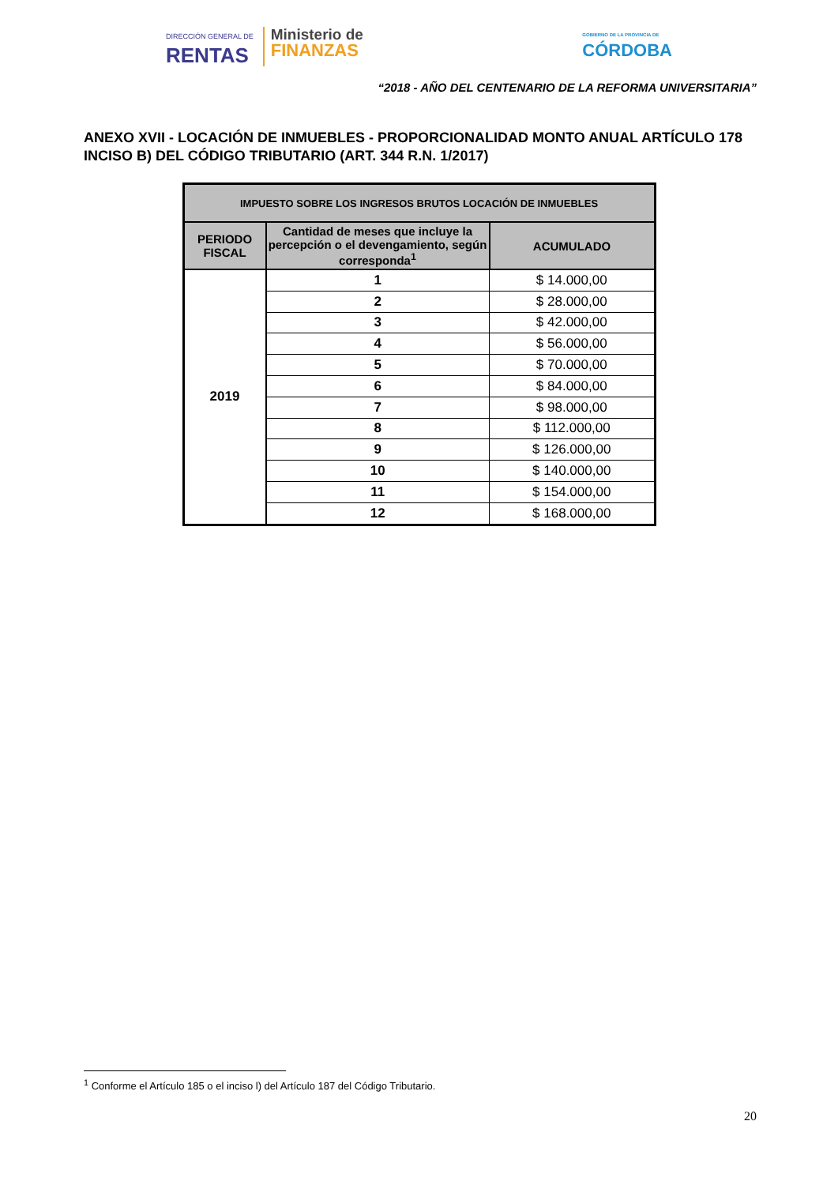DIRECCIÓN GENERAL DE
RENTAS
Ministerio de
FINANZAS
GOBIERNO DE LA PROVINCIA DE
CÓRDOBA
“2018 - AÑO DEL CENTENARIO DE LA REFORMA UNIVERSITARIA”
ANEXO XVII - LOCACIÓN DE INMUEBLES - PROPORCIONALIDAD MONTO ANUAL ARTÍCULO 178 INCISO B) DEL CÓDIGO TRIBUTARIO (ART. 344 R.N. 1/2017)
| IMPUESTO SOBRE LOS INGRESOS BRUTOS LOCACIÓN DE INMUEBLES | | |
| --- | --- | --- |
| PERIODO FISCAL | Cantidad de meses que incluye la percepción o el devengamiento, según corresponda<sup>1</sup> | ACUMULADO |
| 2019 | 1 | $ 14.000,00 |
| | 2 | $ 28.000,00 |
| | 3 | $ 42.000,00 |
| | 4 | $ 56.000,00 |
| | 5 | $ 70.000,00 |
| | 6 | $ 84.000,00 |
| | 7 | $ 98.000,00 |
| | 8 | $ 112.000,00 |
| | 9 | $ 126.000,00 |
| | 10 | $ 140.000,00 |
| | 11 | $ 154.000,00 |
| | 12 | $ 168.000,00 |
<sup>1</sup> Conforme el Artículo 185 o el inciso l) del Artículo 187 del Código Tributario.
20